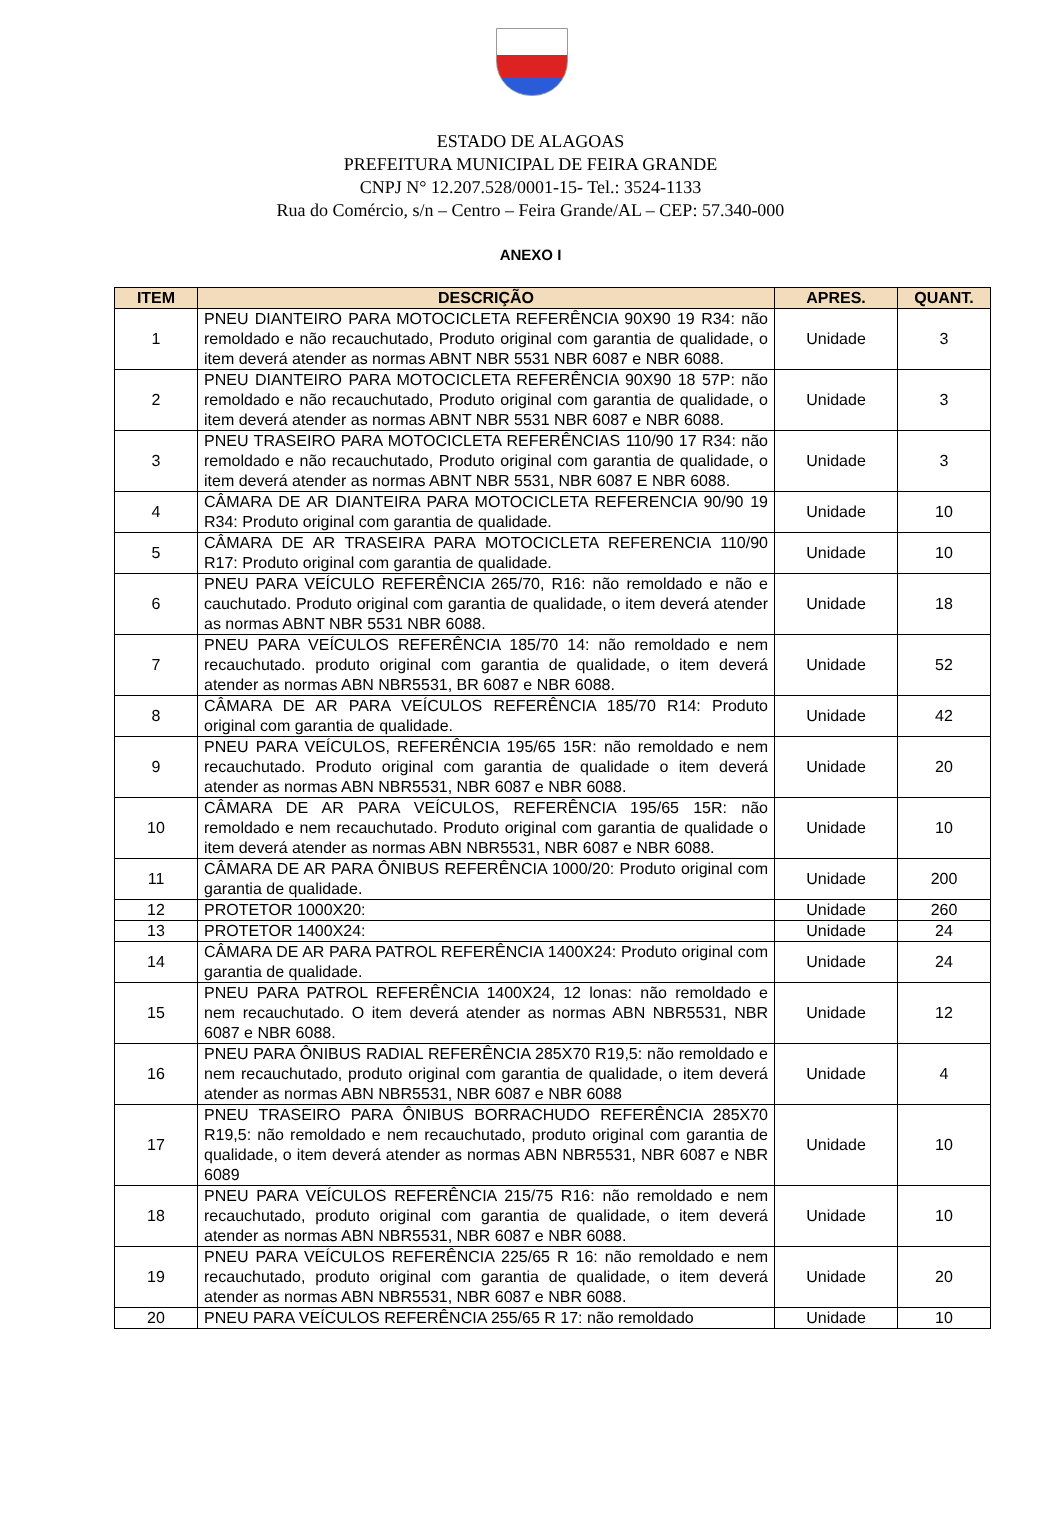ESTADO DE ALAGOAS
PREFEITURA MUNICIPAL DE FEIRA GRANDE
CNPJ N° 12.207.528/0001-15- Tel.: 3524-1133
Rua do Comércio, s/n – Centro – Feira Grande/AL – CEP: 57.340-000
ANEXO I
| ITEM | DESCRIÇÃO | APRES. | QUANT. |
| --- | --- | --- | --- |
| 1 | PNEU DIANTEIRO PARA MOTOCICLETA REFERÊNCIA 90X90 19 R34: não remoldado e não recauchutado, Produto original com garantia de qualidade, o item deverá atender as normas ABNT NBR 5531 NBR 6087 e NBR 6088. | Unidade | 3 |
| 2 | PNEU DIANTEIRO PARA MOTOCICLETA REFERÊNCIA 90X90 18 57P: não remoldado e não recauchutado, Produto original com garantia de qualidade, o item deverá atender as normas ABNT NBR 5531 NBR 6087 e NBR 6088. | Unidade | 3 |
| 3 | PNEU TRASEIRO PARA MOTOCICLETA REFERÊNCIAS 110/90 17 R34: não remoldado e não recauchutado, Produto original com garantia de qualidade, o item deverá atender as normas ABNT NBR 5531, NBR 6087 E NBR 6088. | Unidade | 3 |
| 4 | CÂMARA DE AR DIANTEIRA PARA MOTOCICLETA REFERENCIA 90/90 19 R34: Produto original com garantia de qualidade. | Unidade | 10 |
| 5 | CÂMARA DE AR TRASEIRA PARA MOTOCICLETA REFERENCIA 110/90 R17: Produto original com garantia de qualidade. | Unidade | 10 |
| 6 | PNEU PARA VEÍCULO REFERÊNCIA 265/70, R16: não remoldado e não e cauchutado. Produto original com garantia de qualidade, o item deverá atender as normas ABNT NBR 5531 NBR 6088. | Unidade | 18 |
| 7 | PNEU PARA VEÍCULOS REFERÊNCIA 185/70 14: não remoldado e nem recauchutado. produto original com garantia de qualidade, o item deverá atender as normas ABN NBR5531, BR 6087 e NBR 6088. | Unidade | 52 |
| 8 | CÂMARA DE AR PARA VEÍCULOS REFERÊNCIA 185/70 R14: Produto original com garantia de qualidade. | Unidade | 42 |
| 9 | PNEU PARA VEÍCULOS, REFERÊNCIA 195/65 15R: não remoldado e nem recauchutado. Produto original com garantia de qualidade o item deverá atender as normas ABN NBR5531, NBR 6087 e NBR 6088. | Unidade | 20 |
| 10 | CÂMARA DE AR PARA VEÍCULOS, REFERÊNCIA 195/65 15R: não remoldado e nem recauchutado. Produto original com garantia de qualidade o item deverá atender as normas ABN NBR5531, NBR 6087 e NBR 6088. | Unidade | 10 |
| 11 | CÂMARA DE AR PARA ÔNIBUS REFERÊNCIA 1000/20: Produto original com garantia de qualidade. | Unidade | 200 |
| 12 | PROTETOR 1000X20: | Unidade | 260 |
| 13 | PROTETOR 1400X24: | Unidade | 24 |
| 14 | CÂMARA DE AR PARA PATROL REFERÊNCIA 1400X24: Produto original com garantia de qualidade. | Unidade | 24 |
| 15 | PNEU PARA PATROL REFERÊNCIA 1400X24, 12 lonas: não remoldado e nem recauchutado. O item deverá atender as normas ABN NBR5531, NBR 6087 e NBR 6088. | Unidade | 12 |
| 16 | PNEU PARA ÔNIBUS RADIAL REFERÊNCIA 285X70 R19,5: não remoldado e nem recauchutado, produto original com garantia de qualidade, o item deverá atender as normas ABN NBR5531, NBR 6087 e NBR 6088 | Unidade | 4 |
| 17 | PNEU TRASEIRO PARA ÔNIBUS BORRACHUDO REFERÊNCIA 285X70 R19,5: não remoldado e nem recauchutado, produto original com garantia de qualidade, o item deverá atender as normas ABN NBR5531, NBR 6087 e NBR 6089 | Unidade | 10 |
| 18 | PNEU PARA VEÍCULOS REFERÊNCIA 215/75 R16: não remoldado e nem recauchutado, produto original com garantia de qualidade, o item deverá atender as normas ABN NBR5531, NBR 6087 e NBR 6088. | Unidade | 10 |
| 19 | PNEU PARA VEÍCULOS REFERÊNCIA 225/65 R 16: não remoldado e nem recauchutado, produto original com garantia de qualidade, o item deverá atender as normas ABN NBR5531, NBR 6087 e NBR 6088. | Unidade | 20 |
| 20 | PNEU PARA VEÍCULOS REFERÊNCIA 255/65 R 17: não remoldado | Unidade | 10 |